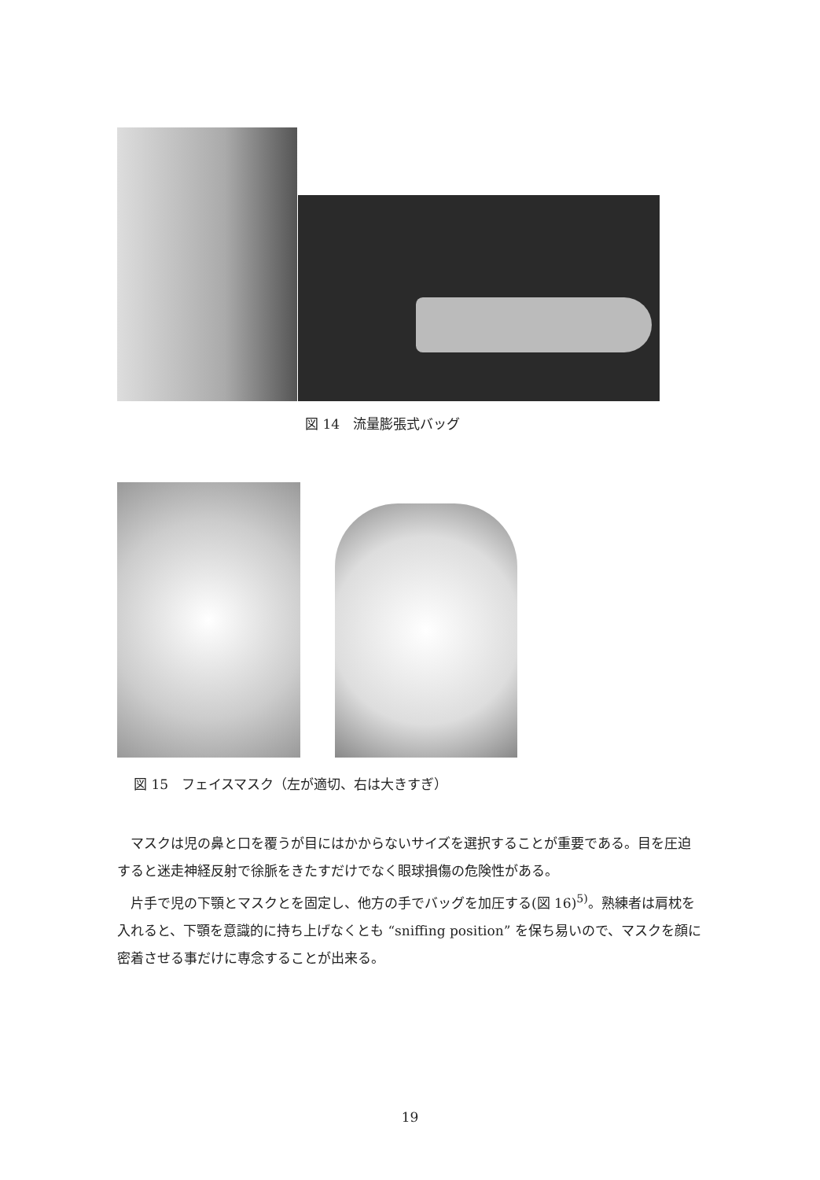図 14　流量膨張式バッグ
図 15　フェイスマスク（左が適切、右は大きすぎ）
マスクは児の鼻と口を覆うが目にはかからないサイズを選択することが重要である。目を圧迫すると迷走神経反射で徐脈をきたすだけでなく眼球損傷の危険性がある。
片手で児の下顎とマスクとを固定し、他方の手でバッグを加圧する(図 16)<sup>5)</sup>。熟練者は肩枕を入れると、下顎を意識的に持ち上げなくとも “sniffing position” を保ち易いので、マスクを顔に密着させる事だけに専念することが出来る。
19